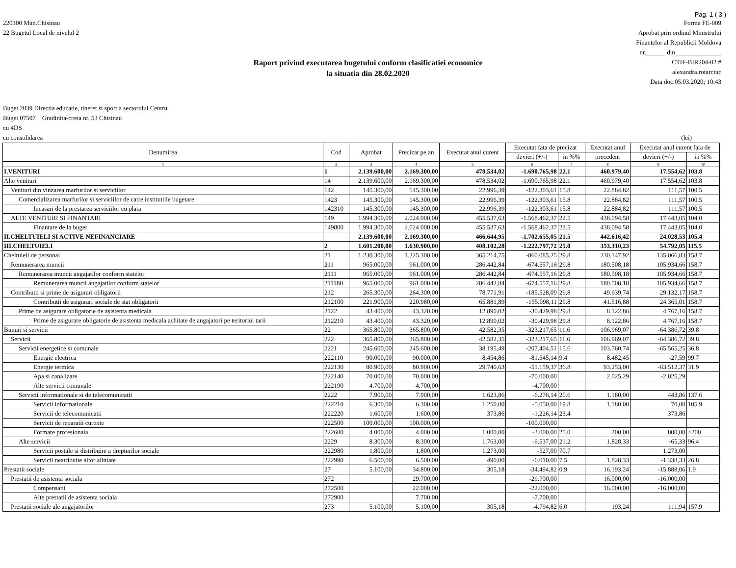Pag. 1 ( 3 )
220100 Mun.Chisinau
22 Bugetul Local de nivelul 2
Forma FE-009
Aprobat prin ordinul Ministrului
Finantelor al Republicii Moldova
nr.______ din ______________
CTIF-BIR204-02 #
alexandra.rotarciuc
Data doc.05.03.2020; 10:43
Raport privind executarea bugetului conform clasificatiei economice
la situatia din 28.02.2020
Buget 2039 Directia educatie, tineret si sport a sectorului Centru
Buget 07507 Gradinita-cresa nr. 53 Chisinau
cu 4DS
cu consolidarea (lei)
| Denumirea | Cod | Aprobat | Precizat pe an | Executat anul curent | Executat fata de precizat | | Executat anul | Executat anul curent fata de | |
| --- | --- | --- | --- | --- | --- | --- | --- | --- | --- |
| | | | | | devieri (+/-) | in %% | precedent | devieri (+/-) | in %% |
| 1 | 2 | 3 | 4 | 5 | 6 | 7 | 8 | 9 | 10 |
| I.VENITURI | 1 | 2.139.600,00 | 2.169.300,00 | 478.534,02 | -1.690.765,98 | 22.1 | 460.979,40 | 17.554,62 | 103.8 |
| Alte venituri | 14 | 2.139.600,00 | 2.169.300,00 | 478.534,02 | -1.690.765,98 | 22.1 | 460.979,40 | 17.554,62 | 103.8 |
| Venituri din vinzarea marfurilor si serviciilor | 142 | 145.300,00 | 145.300,00 | 22.996,39 | -122.303,61 | 15.8 | 22.884,82 | 111,57 | 100.5 |
| Comercializarea marfurilor si serviciilor de catre institutiile bugetare | 1423 | 145.300,00 | 145.300,00 | 22.996,39 | -122.303,61 | 15.8 | 22.884,82 | 111,57 | 100.5 |
| Incasari de la prestarea serviciilor cu plata | 142310 | 145.300,00 | 145.300,00 | 22.996,39 | -122.303,61 | 15.8 | 22.884,82 | 111,57 | 100.5 |
| ALTE VENITURI SI FINANTARI | 149 | 1.994.300,00 | 2.024.000,00 | 455.537,63 | -1.568.462,37 | 22.5 | 438.094,58 | 17.443,05 | 104.0 |
| Finantare de la buget | 149800 | 1.994.300,00 | 2.024.000,00 | 455.537,63 | -1.568.462,37 | 22.5 | 438.094,58 | 17.443,05 | 104.0 |
| II.CHELTUIELI SI ACTIVE NEFINANCIARE | | 2.139.600,00 | 2.169.300,00 | 466.644,95 | -1.702.655,05 | 21.5 | 442.616,42 | 24.028,53 | 105.4 |
| III.CHELTUIELI | 2 | 1.601.200,00 | 1.630.900,00 | 408.102,28 | -1.222.797,72 | 25.0 | 353.310,23 | 54.792,05 | 115.5 |
| Cheltuieli de personal | 21 | 1.230.300,00 | 1.225.300,00 | 365.214,75 | -860.085,25 | 29.8 | 230.147,92 | 135.066,83 | 158.7 |
| Remunerarea muncii | 211 | 965.000,00 | 961.000,00 | 286.442,84 | -674.557,16 | 29.8 | 180.508,18 | 105.934,66 | 158.7 |
| Remunerarea muncii angajatilor conform statelor | 2111 | 965.000,00 | 961.000,00 | 286.442,84 | -674.557,16 | 29.8 | 180.508,18 | 105.934,66 | 158.7 |
| Remunerarea muncii angajatilor conform statelor | 211180 | 965.000,00 | 961.000,00 | 286.442,84 | -674.557,16 | 29.8 | 180.508,18 | 105.934,66 | 158.7 |
| Contributii si prime de asigurari obligatorii | 212 | 265.300,00 | 264.300,00 | 78.771,91 | -185.528,09 | 29.8 | 49.639,74 | 29.132,17 | 158.7 |
| Contributii de asigurari sociale de stat obligatorii | 212100 | 221.900,00 | 220.980,00 | 65.881,89 | -155.098,11 | 29.8 | 41.516,88 | 24.365,01 | 158.7 |
| Prime de asigurare obligatorie de asistenta medicala | 2122 | 43.400,00 | 43.320,00 | 12.890,02 | -30.429,98 | 29.8 | 8.122,86 | 4.767,16 | 158.7 |
| Prime de asigurare obligatorie de asistenta medicala achitate de angajatori pe teritoriul tarii | 212210 | 43.400,00 | 43.320,00 | 12.890,02 | -30.429,98 | 29.8 | 8.122,86 | 4.767,16 | 158.7 |
| Bunuri si servicii | 22 | 365.800,00 | 365.800,00 | 42.582,35 | -323.217,65 | 11.6 | 106.969,07 | -64.386,72 | 39.8 |
| Servicii | 222 | 365.800,00 | 365.800,00 | 42.582,35 | -323.217,65 | 11.6 | 106.969,07 | -64.386,72 | 39.8 |
| Servicii energetice si comunale | 2221 | 245.600,00 | 245.600,00 | 38.195,49 | -207.404,51 | 15.6 | 103.760,74 | -65.565,25 | 36.8 |
| Energie electrica | 222110 | 90.000,00 | 90.000,00 | 8.454,86 | -81.545,14 | 9.4 | 8.482,45 | -27,59 | 99.7 |
| Energie termica | 222130 | 80.900,00 | 80.900,00 | 29.740,63 | -51.159,37 | 36.8 | 93.253,00 | -63.512,37 | 31.9 |
| Apa si canalizare | 222140 | 70.000,00 | 70.000,00 | | -70.000,00 | | 2.025,29 | -2.025,29 | |
| Alte servicii comunale | 222190 | 4.700,00 | 4.700,00 | | -4.700,00 | | | | |
| Servicii informationale si de telecomunicatii | 2222 | 7.900,00 | 7.900,00 | 1.623,86 | -6.276,14 | 20.6 | 1.180,00 | 443,86 | 137.6 |
| Servicii informationale | 222210 | 6.300,00 | 6.300,00 | 1.250,00 | -5.050,00 | 19.8 | 1.180,00 | 70,00 | 105.9 |
| Servicii de telecomunicatii | 222220 | 1.600,00 | 1.600,00 | 373,86 | -1.226,14 | 23.4 | | 373,86 | |
| Servicii de reparatii curente | 222500 | 100.000,00 | 100.000,00 | | -100.000,00 | | | | |
| Formare profesionala | 222600 | 4.000,00 | 4.000,00 | 1.000,00 | -3.000,00 | 25.0 | 200,00 | 800,00 | >200 |
| Alte servicii | 2229 | 8.300,00 | 8.300,00 | 1.763,00 | -6.537,00 | 21.2 | 1.828,33 | -65,33 | 96.4 |
| Servicii postale si distribuire a drepturilor sociale | 222980 | 1.800,00 | 1.800,00 | 1.273,00 | -527,00 | 70.7 | | 1.273,00 | |
| Servicii neatribuite altor aliniate | 222990 | 6.500,00 | 6.500,00 | 490,00 | -6.010,00 | 7.5 | 1.828,33 | -1.338,33 | 26.8 |
| Prestatii sociale | 27 | 5.100,00 | 34.800,00 | 305,18 | -34.494,82 | 0.9 | 16.193,24 | -15.888,06 | 1.9 |
| Prestatii de asistenta sociala | 272 | | 29.700,00 | | -29.700,00 | | 16.000,00 | -16.000,00 | |
| Compensatii | 272500 | | 22.000,00 | | -22.000,00 | | 16.000,00 | -16.000,00 | |
| Alte prestatii de asistenta sociala | 272900 | | 7.700,00 | | -7.700,00 | | | | |
| Prestatii sociale ale angajatorilor | 273 | 5.100,00 | 5.100,00 | 305,18 | -4.794,82 | 6.0 | 193,24 | 111,94 | 157.9 |